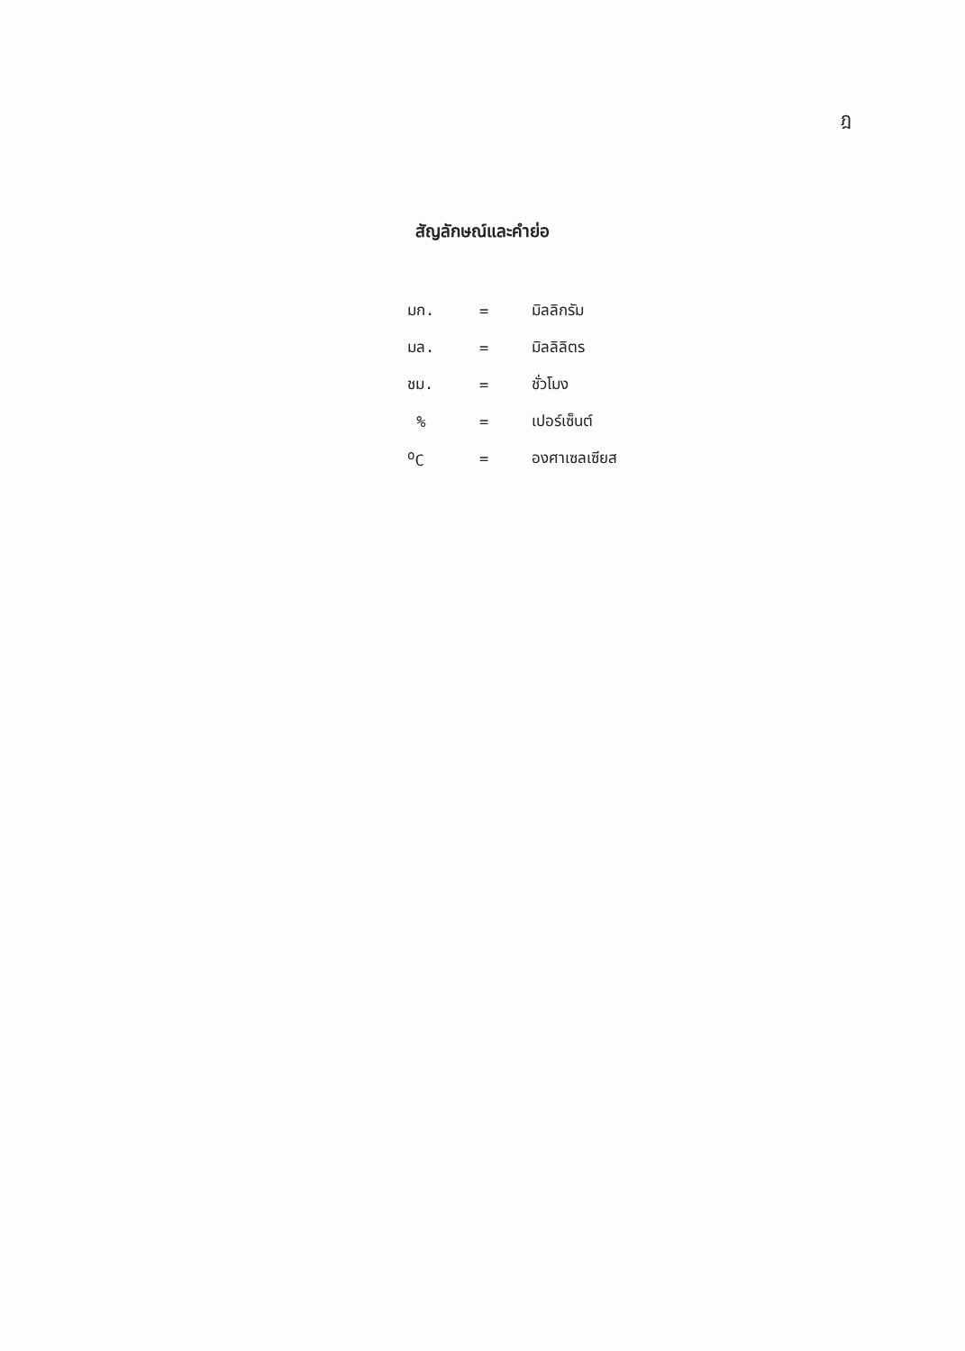ฎ
สัญลักษณ์และคำย่อ
| มก. | = | มิลลิกรัม |
| มล. | = | มิลลิลิตร |
| ชม. | = | ชั่วโมง |
| % | = | เปอร์เซ็นต์ |
| <sup>o</sup> C | = | องศาเซลเซียส |